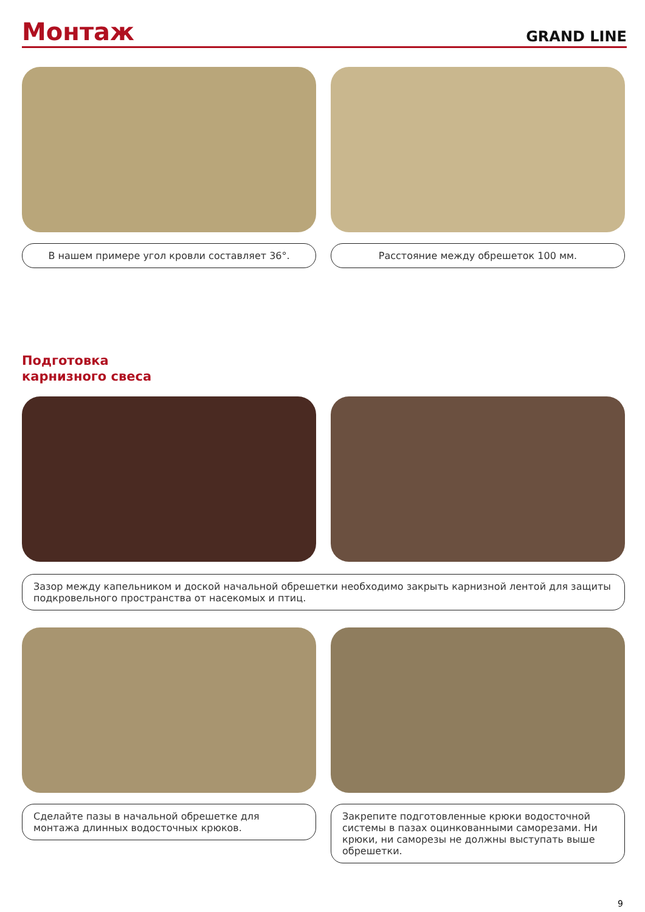Монтаж
GRAND LINE
В нашем примере угол кровли составляет 36°. Расстояние между обрешеток 100 мм.
Подготовка
карнизного свеса
Зазор между капельником и доской начальной обрешетки необходимо закрыть карнизной лентой для защиты подкровельного пространства от насекомых и птиц.
Сделайте пазы в начальной обрешетке для монтажа длинных водосточных крюков.
Закрепите подготовленные крюки водосточной системы в пазах оцинкованными саморезами. Ни крюки, ни саморезы не должны выступать выше обрешетки.
9